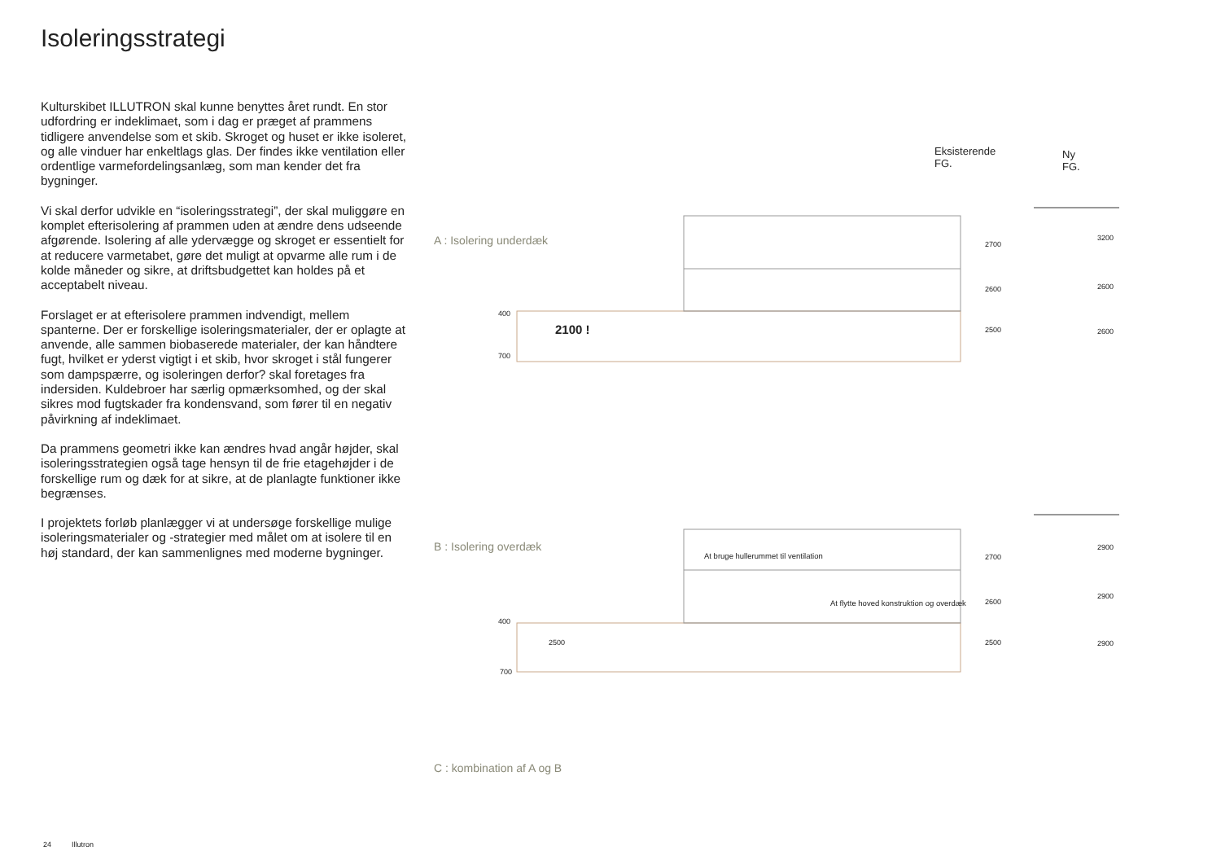Isoleringsstrategi
Kulturskibet ILLUTRON skal kunne benyttes året rundt. En stor udfordring er indeklimaet, som i dag er præget af prammens tidligere anvendelse som et skib. Skroget og huset er ikke isoleret, og alle vinduer har enkeltlags glas. Der findes ikke ventilation eller ordentlige varmefordelingsanlæg, som man kender det fra bygninger.
Vi skal derfor udvikle en “isoleringsstrategi”, der skal muliggøre en komplet efterisolering af prammen uden at ændre dens udseende afgørende. Isolering af alle ydervægge og skroget er essentielt for at reducere varmetabet, gøre det muligt at opvarme alle rum i de kolde måneder og sikre, at driftsbudgettet kan holdes på et acceptabelt niveau.
Forslaget er at efterisolere prammen indvendigt, mellem spanterne. Der er forskellige isoleringsmaterialer, der er oplagte at anvende, alle sammen biobaserede materialer, der kan håndtere fugt, hvilket er yderst vigtigt i et skib, hvor skroget i stål fungerer som dampspærre, og isoleringen derfor? skal foretages fra indersiden. Kuldebroer har særlig opmærksomhed, og der skal sikres mod fugtskader fra kondensvand, som fører til en negativ påvirkning af indeklimaet.
Da prammens geometri ikke kan ændres hvad angår højder, skal isoleringsstrategien også tage hensyn til de frie etagehøjder i de forskellige rum og dæk for at sikre, at de planlagte funktioner ikke begrænses.
I projektets forløb planlægger vi at undersøge forskellige mulige isoleringsmaterialer og -strategier med målet om at isolere til en høj standard, der kan sammenlignes med moderne bygninger.
A : Isolering underdæk
B : Isolering overdæk
C : kombination af A og B
Eksisterende
FG.
Ny
FG.
2100 !
400
700
2700
2600
2500
3200
2600
2600
At bruge hullerummet til ventilation
At flytte hoved konstruktion og overdæk
400
2500
700
2700
2600
2500
2900
2900
2900
24 Illutron